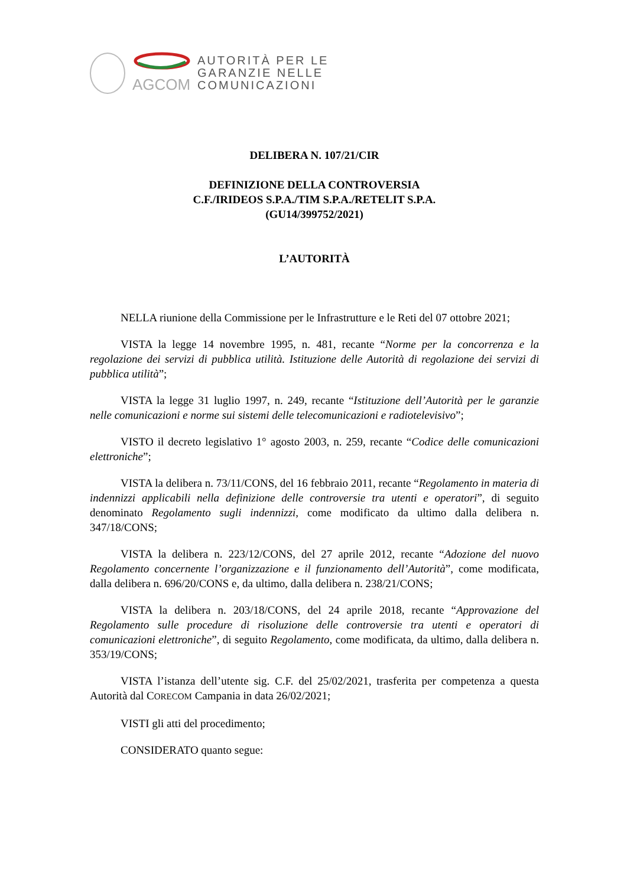AGCOM
AUTORITÀ PER LE
GARANZIE NELLE
COMUNICAZIONI
DELIBERA N. 107/21/CIR
DEFINIZIONE DELLA CONTROVERSIA
C.F./IRIDEOS S.P.A./TIM S.P.A./RETELIT S.P.A.
(GU14/399752/2021)
L’AUTORITÀ
NELLA riunione della Commissione per le Infrastrutture e le Reti del 07 ottobre 2021;
VISTA la legge 14 novembre 1995, n. 481, recante “Norme per la concorrenza e la regolazione dei servizi di pubblica utilità. Istituzione delle Autorità di regolazione dei servizi di pubblica utilità”;
VISTA la legge 31 luglio 1997, n. 249, recante “Istituzione dell’Autorità per le garanzie nelle comunicazioni e norme sui sistemi delle telecomunicazioni e radiotelevisivo”;
VISTO il decreto legislativo 1° agosto 2003, n. 259, recante “Codice delle comunicazioni elettroniche”;
VISTA la delibera n. 73/11/CONS, del 16 febbraio 2011, recante “Regolamento in materia di indennizzi applicabili nella definizione delle controversie tra utenti e operatori”, di seguito denominato Regolamento sugli indennizzi, come modificato da ultimo dalla delibera n. 347/18/CONS;
VISTA la delibera n. 223/12/CONS, del 27 aprile 2012, recante “Adozione del nuovo Regolamento concernente l’organizzazione e il funzionamento dell’Autorità”, come modificata, dalla delibera n. 696/20/CONS e, da ultimo, dalla delibera n. 238/21/CONS;
VISTA la delibera n. 203/18/CONS, del 24 aprile 2018, recante “Approvazione del Regolamento sulle procedure di risoluzione delle controversie tra utenti e operatori di comunicazioni elettroniche”, di seguito Regolamento, come modificata, da ultimo, dalla delibera n. 353/19/CONS;
VISTA l’istanza dell’utente sig. C.F. del 25/02/2021, trasferita per competenza a questa Autorità dal CORECOM Campania in data 26/02/2021;
VISTI gli atti del procedimento;
CONSIDERATO quanto segue: